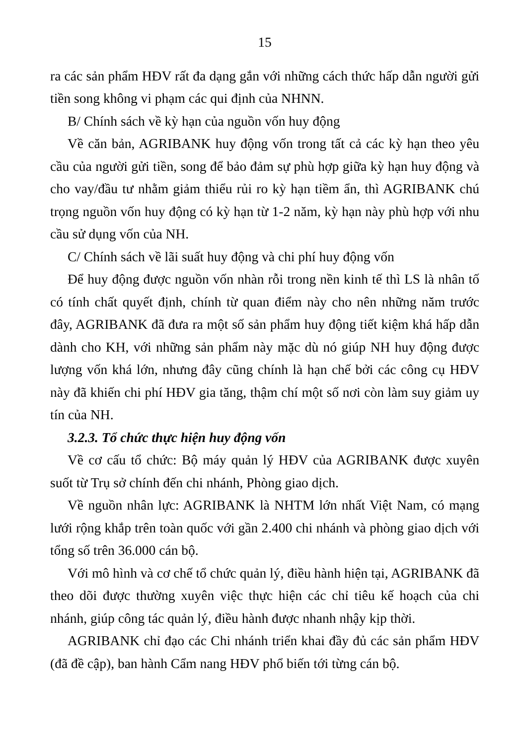15
ra các sản phẩm HĐV rất đa dạng gắn với những cách thức hấp dẫn người gửi tiền song không vi phạm các qui định của NHNN.
B/ Chính sách về kỳ hạn của nguồn vốn huy động
Về căn bản, AGRIBANK huy động vốn trong tất cả các kỳ hạn theo yêu cầu của người gửi tiền, song để bảo đảm sự phù hợp giữa kỳ hạn huy động và cho vay/đầu tư nhằm giảm thiểu rủi ro kỳ hạn tiềm ẩn, thì AGRIBANK chú trọng nguồn vốn huy động có kỳ hạn từ 1-2 năm, kỳ hạn này phù hợp với nhu cầu sử dụng vốn của NH.
C/ Chính sách về lãi suất huy động và chi phí huy động vốn
Để huy động được nguồn vốn nhàn rỗi trong nền kinh tế thì LS là nhân tố có tính chất quyết định, chính từ quan điểm này cho nên những năm trước đây, AGRIBANK đã đưa ra một số sản phẩm huy động tiết kiệm khá hấp dẫn dành cho KH, với những sản phẩm này mặc dù nó giúp NH huy động được lượng vốn khá lớn, nhưng đây cũng chính là hạn chế bởi các công cụ HĐV này đã khiến chi phí HĐV gia tăng, thậm chí một số nơi còn làm suy giảm uy tín của NH.
3.2.3. Tổ chức thực hiện huy động vốn
Về cơ cấu tổ chức: Bộ máy quản lý HĐV của AGRIBANK được xuyên suốt từ Trụ sở chính đến chi nhánh, Phòng giao dịch.
Về nguồn nhân lực: AGRIBANK là NHTM lớn nhất Việt Nam, có mạng lưới rộng khắp trên toàn quốc với gần 2.400 chi nhánh và phòng giao dịch với tổng số trên 36.000 cán bộ.
Với mô hình và cơ chế tổ chức quản lý, điều hành hiện tại, AGRIBANK đã theo dõi được thường xuyên việc thực hiện các chỉ tiêu kế hoạch của chi nhánh, giúp công tác quản lý, điều hành được nhanh nhậy kịp thời.
AGRIBANK chỉ đạo các Chi nhánh triển khai đầy đủ các sản phẩm HĐV (đã đề cập), ban hành Cẩm nang HĐV phổ biến tới từng cán bộ.